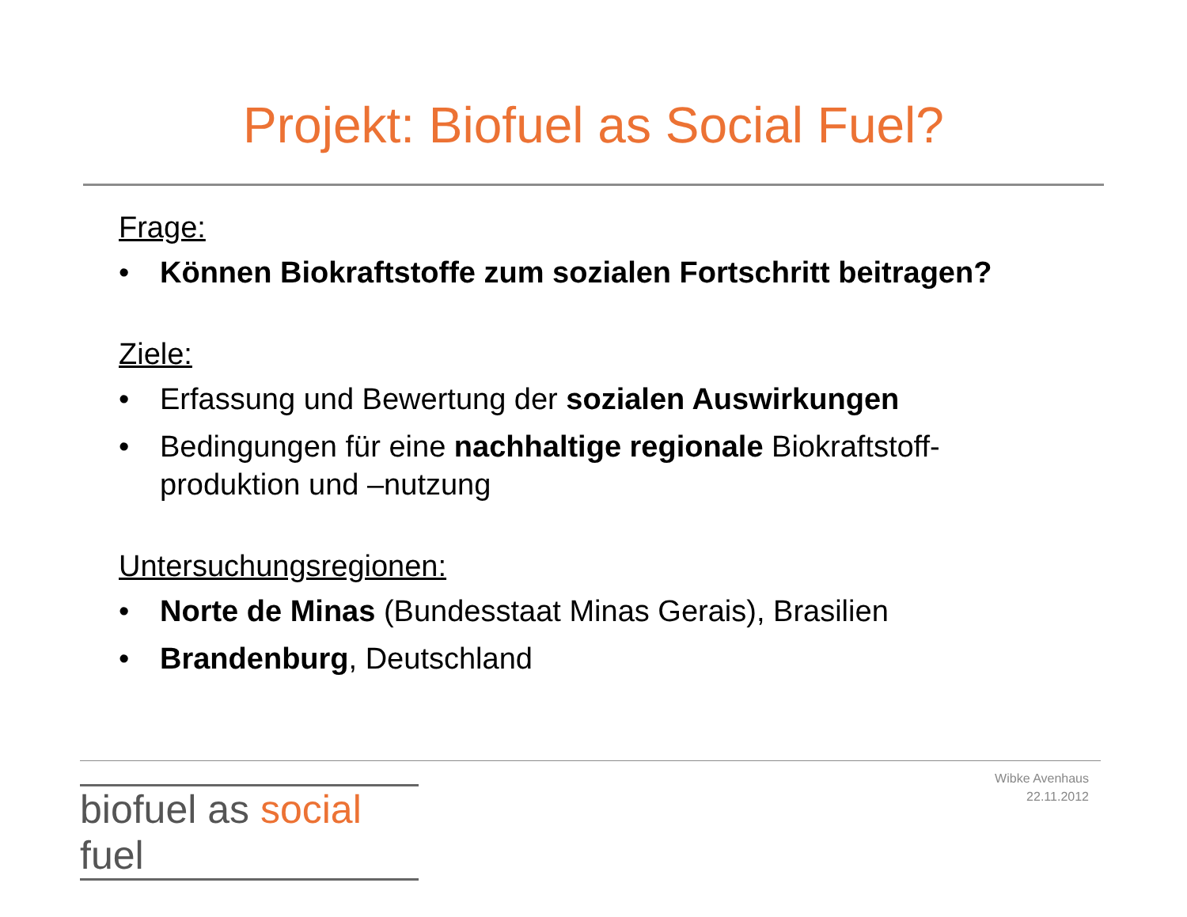Projekt: Biofuel as Social Fuel?
Frage:
• Können Biokraftstoffe zum sozialen Fortschritt beitragen?
Ziele:
• Erfassung und Bewertung der sozialen Auswirkungen
• Bedingungen für eine nachhaltige regionale Biokraftstoff-produktion und –nutzung
Untersuchungsregionen:
• Norte de Minas (Bundesstaat Minas Gerais), Brasilien
• Brandenburg, Deutschland
biofuel as social fuel
Wibke Avenhaus
22.11.2012